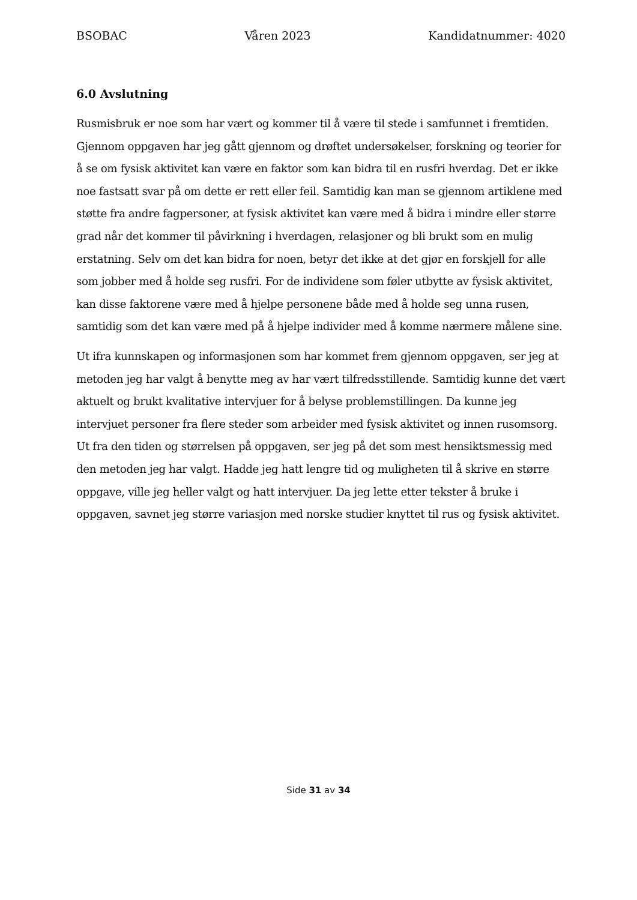BSOBAC Våren 2023 Kandidatnummer: 4020
6.0 Avslutning
Rusmisbruk er noe som har vært og kommer til å være til stede i samfunnet i fremtiden. Gjennom oppgaven har jeg gått gjennom og drøftet undersøkelser, forskning og teorier for å se om fysisk aktivitet kan være en faktor som kan bidra til en rusfri hverdag. Det er ikke noe fastsatt svar på om dette er rett eller feil. Samtidig kan man se gjennom artiklene med støtte fra andre fagpersoner, at fysisk aktivitet kan være med å bidra i mindre eller større grad når det kommer til påvirkning i hverdagen, relasjoner og bli brukt som en mulig erstatning. Selv om det kan bidra for noen, betyr det ikke at det gjør en forskjell for alle som jobber med å holde seg rusfri. For de individene som føler utbytte av fysisk aktivitet, kan disse faktorene være med å hjelpe personene både med å holde seg unna rusen, samtidig som det kan være med på å hjelpe individer med å komme nærmere målene sine.
Ut ifra kunnskapen og informasjonen som har kommet frem gjennom oppgaven, ser jeg at metoden jeg har valgt å benytte meg av har vært tilfredsstillende. Samtidig kunne det vært aktuelt og brukt kvalitative intervjuer for å belyse problemstillingen. Da kunne jeg intervjuet personer fra flere steder som arbeider med fysisk aktivitet og innen rusomsorg. Ut fra den tiden og størrelsen på oppgaven, ser jeg på det som mest hensiktsmessig med den metoden jeg har valgt. Hadde jeg hatt lengre tid og muligheten til å skrive en større oppgave, ville jeg heller valgt og hatt intervjuer. Da jeg lette etter tekster å bruke i oppgaven, savnet jeg større variasjon med norske studier knyttet til rus og fysisk aktivitet.
Side 31 av 34